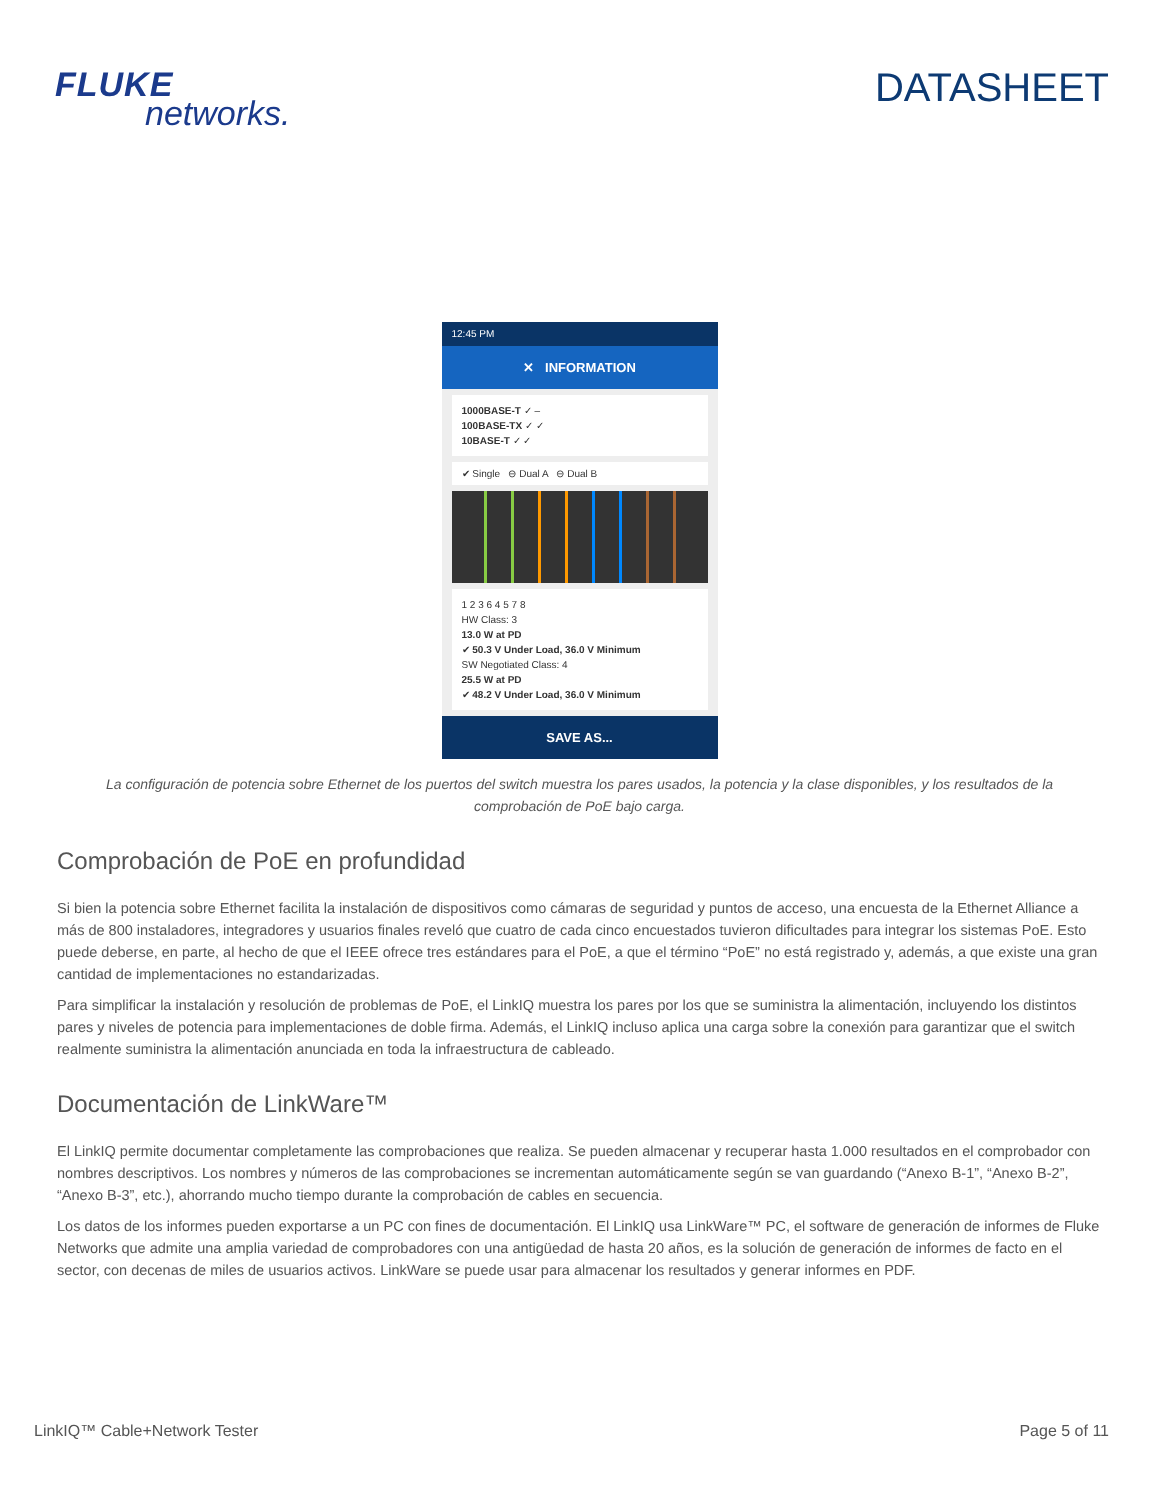FLUKE
networks.
DATASHEET
12:45 PM
✕ INFORMATION
1000BASE-T ✓ –
100BASE-TX ✓ ✓
10BASE-T ✓ ✓
✔ Single ⊖ Dual A ⊖ Dual B
1 2 3 6 4 5 7 8
HW Class: 3
13.0 W at PD
✔ 50.3 V Under Load, 36.0 V Minimum
SW Negotiated Class: 4
25.5 W at PD
✔ 48.2 V Under Load, 36.0 V Minimum
SAVE AS...
La configuración de potencia sobre Ethernet de los puertos del switch muestra los pares usados, la potencia y la clase disponibles, y los resultados de la comprobación de PoE bajo carga.
Comprobación de PoE en profundidad
Si bien la potencia sobre Ethernet facilita la instalación de dispositivos como cámaras de seguridad y puntos de acceso, una encuesta de la Ethernet Alliance a más de 800 instaladores, integradores y usuarios finales reveló que cuatro de cada cinco encuestados tuvieron dificultades para integrar los sistemas PoE. Esto puede deberse, en parte, al hecho de que el IEEE ofrece tres estándares para el PoE, a que el término “PoE” no está registrado y, además, a que existe una gran cantidad de implementaciones no estandarizadas.
Para simplificar la instalación y resolución de problemas de PoE, el LinkIQ muestra los pares por los que se suministra la alimentación, incluyendo los distintos pares y niveles de potencia para implementaciones de doble firma. Además, el LinkIQ incluso aplica una carga sobre la conexión para garantizar que el switch realmente suministra la alimentación anunciada en toda la infraestructura de cableado.
Documentación de LinkWare™
El LinkIQ permite documentar completamente las comprobaciones que realiza. Se pueden almacenar y recuperar hasta 1.000 resultados en el comprobador con nombres descriptivos. Los nombres y números de las comprobaciones se incrementan automáticamente según se van guardando (“Anexo B-1”, “Anexo B-2”, “Anexo B-3”, etc.), ahorrando mucho tiempo durante la comprobación de cables en secuencia.
Los datos de los informes pueden exportarse a un PC con fines de documentación. El LinkIQ usa LinkWare™ PC, el software de generación de informes de Fluke Networks que admite una amplia variedad de comprobadores con una antigüedad de hasta 20 años, es la solución de generación de informes de facto en el sector, con decenas de miles de usuarios activos. LinkWare se puede usar para almacenar los resultados y generar informes en PDF.
LinkIQ™ Cable+Network Tester Page 5 of 11